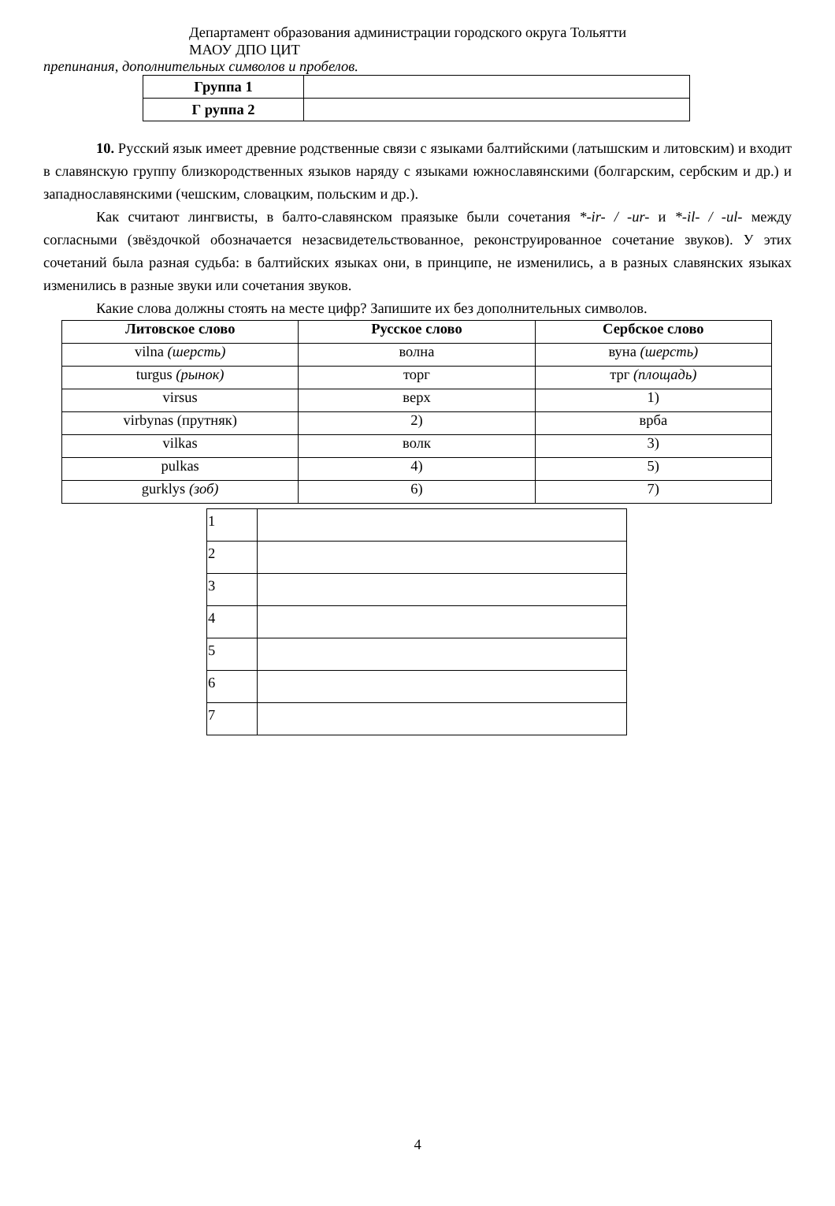Департамент образования администрации городского округа Тольятти
МАОУ ДПО ЦИТ
препинания, дополнительных символов и пробелов.
| Группа 1 | |
| Г руппа 2 | |
10. Русский язык имеет древние родственные связи с языками балтийскими (латышским и литовским) и входит в славянскую группу близкородственных языков наряду с языками южнославянскими (болгарским, сербским и др.) и западнославянскими (чешским, словацким, польским и др.).
Как считают лингвисты, в балто-славянском праязыке были сочетания *-ir- / -ur- и *-il- / -ul- между согласными (звёздочкой обозначается незасвидетельствованное, реконструированное сочетание звуков). У этих сочетаний была разная судьба: в балтийских языках они, в принципе, не изменились, а в разных славянских языках изменились в разные звуки или сочетания звуков.
Какие слова должны стоять на месте цифр? Запишите их без дополнительных символов.
| Литовское слово | Русское слово | Сербское слово |
| --- | --- | --- |
| vilna (шерсть) | волна | вуна (шерсть) |
| turgus (рынок) | торг | трг (площадь) |
| virsus | верх | 1) |
| virbynas (прутняк) | 2) | врба |
| vilkas | волк | 3) |
| pulkas | 4) | 5) |
| gurklys (зоб) | 6) | 7) |
| 1 | |
| 2 | |
| 3 | |
| 4 | |
| 5 | |
| 6 | |
| 7 | |
4